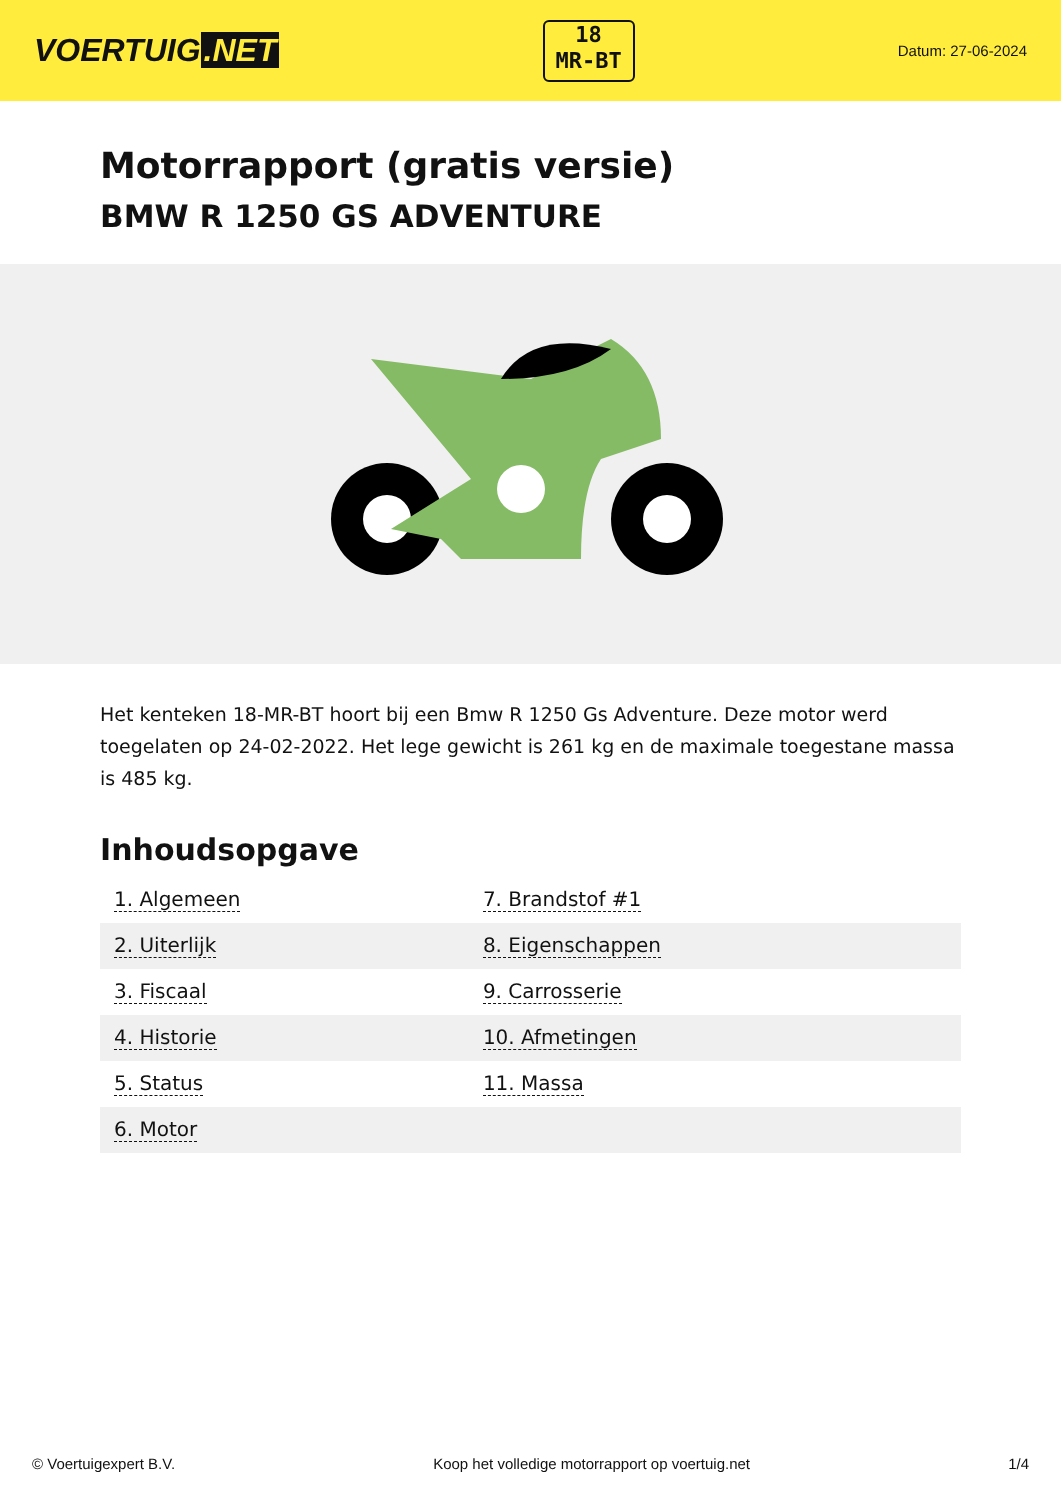VOERTUIG.NET
18
MR-BT
Datum: 27-06-2024
Motorrapport (gratis versie)
BMW R 1250 GS ADVENTURE
Het kenteken 18-MR-BT hoort bij een Bmw R 1250 Gs Adventure. Deze motor werd toegelaten op 24-02-2022. Het lege gewicht is 261 kg en de maximale toegestane massa is 485 kg.
Inhoudsopgave
| 1. Algemeen | 7. Brandstof #1 |
| 2. Uiterlijk | 8. Eigenschappen |
| 3. Fiscaal | 9. Carrosserie |
| 4. Historie | 10. Afmetingen |
| 5. Status | 11. Massa |
| 6. Motor | |
© Voertuigexpert B.V. Koop het volledige motorrapport op voertuig.net 1/4